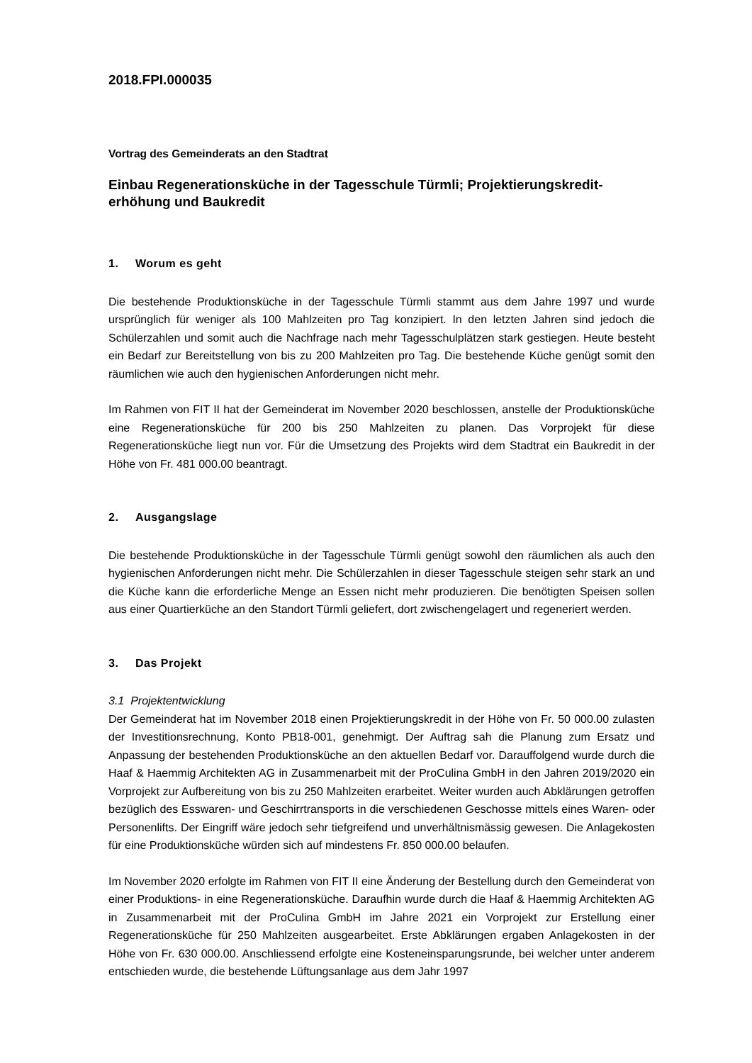2018.FPI.000035
Vortrag des Gemeinderats an den Stadtrat
Einbau Regenerationsküche in der Tagesschule Türmli; Projektierungskredit-erhöhung und Baukredit
1. Worum es geht
Die bestehende Produktionsküche in der Tagesschule Türmli stammt aus dem Jahre 1997 und wurde ursprünglich für weniger als 100 Mahlzeiten pro Tag konzipiert. In den letzten Jahren sind jedoch die Schülerzahlen und somit auch die Nachfrage nach mehr Tagesschulplätzen stark gestiegen. Heute besteht ein Bedarf zur Bereitstellung von bis zu 200 Mahlzeiten pro Tag. Die bestehende Küche genügt somit den räumlichen wie auch den hygienischen Anforderungen nicht mehr.
Im Rahmen von FIT II hat der Gemeinderat im November 2020 beschlossen, anstelle der Produktionsküche eine Regenerationsküche für 200 bis 250 Mahlzeiten zu planen. Das Vorprojekt für diese Regenerationsküche liegt nun vor. Für die Umsetzung des Projekts wird dem Stadtrat ein Baukredit in der Höhe von Fr. 481 000.00 beantragt.
2. Ausgangslage
Die bestehende Produktionsküche in der Tagesschule Türmli genügt sowohl den räumlichen als auch den hygienischen Anforderungen nicht mehr. Die Schülerzahlen in dieser Tagesschule steigen sehr stark an und die Küche kann die erforderliche Menge an Essen nicht mehr produzieren. Die benötigten Speisen sollen aus einer Quartierküche an den Standort Türmli geliefert, dort zwischengelagert und regeneriert werden.
3. Das Projekt
3.1 Projektentwicklung
Der Gemeinderat hat im November 2018 einen Projektierungskredit in der Höhe von Fr. 50 000.00 zulasten der Investitionsrechnung, Konto PB18-001, genehmigt. Der Auftrag sah die Planung zum Ersatz und Anpassung der bestehenden Produktionsküche an den aktuellen Bedarf vor. Darauffolgend wurde durch die Haaf & Haemmig Architekten AG in Zusammenarbeit mit der ProCulina GmbH in den Jahren 2019/2020 ein Vorprojekt zur Aufbereitung von bis zu 250 Mahlzeiten erarbeitet. Weiter wurden auch Abklärungen getroffen bezüglich des Esswaren- und Geschirrtransports in die verschiedenen Geschosse mittels eines Waren- oder Personenlifts. Der Eingriff wäre jedoch sehr tiefgreifend und unverhältnismässig gewesen. Die Anlagekosten für eine Produktionsküche würden sich auf mindestens Fr. 850 000.00 belaufen.
Im November 2020 erfolgte im Rahmen von FIT II eine Änderung der Bestellung durch den Gemeinderat von einer Produktions- in eine Regenerationsküche. Daraufhin wurde durch die Haaf & Haemmig Architekten AG in Zusammenarbeit mit der ProCulina GmbH im Jahre 2021 ein Vorprojekt zur Erstellung einer Regenerationsküche für 250 Mahlzeiten ausgearbeitet. Erste Abklärungen ergaben Anlagekosten in der Höhe von Fr. 630 000.00. Anschliessend erfolgte eine Kosteneinsparungsrunde, bei welcher unter anderem entschieden wurde, die bestehende Lüftungsanlage aus dem Jahr 1997